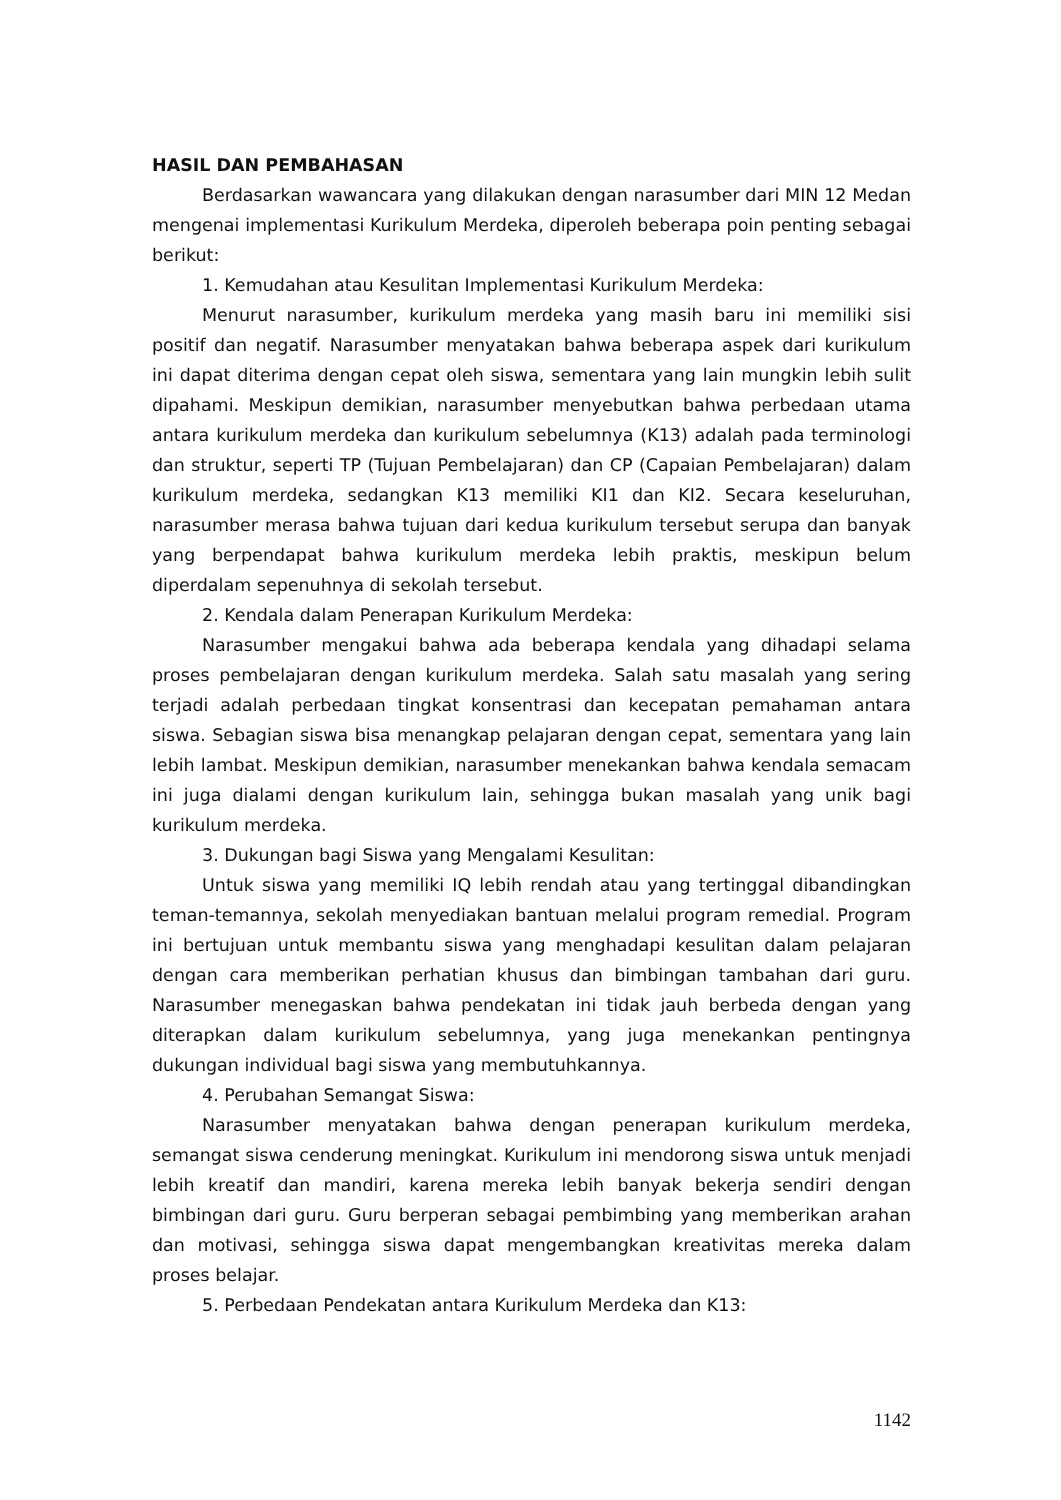HASIL DAN PEMBAHASAN
Berdasarkan wawancara yang dilakukan dengan narasumber dari MIN 12 Medan mengenai implementasi Kurikulum Merdeka, diperoleh beberapa poin penting sebagai berikut:
1. Kemudahan atau Kesulitan Implementasi Kurikulum Merdeka:
Menurut narasumber, kurikulum merdeka yang masih baru ini memiliki sisi positif dan negatif. Narasumber menyatakan bahwa beberapa aspek dari kurikulum ini dapat diterima dengan cepat oleh siswa, sementara yang lain mungkin lebih sulit dipahami. Meskipun demikian, narasumber menyebutkan bahwa perbedaan utama antara kurikulum merdeka dan kurikulum sebelumnya (K13) adalah pada terminologi dan struktur, seperti TP (Tujuan Pembelajaran) dan CP (Capaian Pembelajaran) dalam kurikulum merdeka, sedangkan K13 memiliki KI1 dan KI2. Secara keseluruhan, narasumber merasa bahwa tujuan dari kedua kurikulum tersebut serupa dan banyak yang berpendapat bahwa kurikulum merdeka lebih praktis, meskipun belum diperdalam sepenuhnya di sekolah tersebut.
2. Kendala dalam Penerapan Kurikulum Merdeka:
Narasumber mengakui bahwa ada beberapa kendala yang dihadapi selama proses pembelajaran dengan kurikulum merdeka. Salah satu masalah yang sering terjadi adalah perbedaan tingkat konsentrasi dan kecepatan pemahaman antara siswa. Sebagian siswa bisa menangkap pelajaran dengan cepat, sementara yang lain lebih lambat. Meskipun demikian, narasumber menekankan bahwa kendala semacam ini juga dialami dengan kurikulum lain, sehingga bukan masalah yang unik bagi kurikulum merdeka.
3. Dukungan bagi Siswa yang Mengalami Kesulitan:
Untuk siswa yang memiliki IQ lebih rendah atau yang tertinggal dibandingkan teman-temannya, sekolah menyediakan bantuan melalui program remedial. Program ini bertujuan untuk membantu siswa yang menghadapi kesulitan dalam pelajaran dengan cara memberikan perhatian khusus dan bimbingan tambahan dari guru. Narasumber menegaskan bahwa pendekatan ini tidak jauh berbeda dengan yang diterapkan dalam kurikulum sebelumnya, yang juga menekankan pentingnya dukungan individual bagi siswa yang membutuhkannya.
4. Perubahan Semangat Siswa:
Narasumber menyatakan bahwa dengan penerapan kurikulum merdeka, semangat siswa cenderung meningkat. Kurikulum ini mendorong siswa untuk menjadi lebih kreatif dan mandiri, karena mereka lebih banyak bekerja sendiri dengan bimbingan dari guru. Guru berperan sebagai pembimbing yang memberikan arahan dan motivasi, sehingga siswa dapat mengembangkan kreativitas mereka dalam proses belajar.
5. Perbedaan Pendekatan antara Kurikulum Merdeka dan K13:
1142